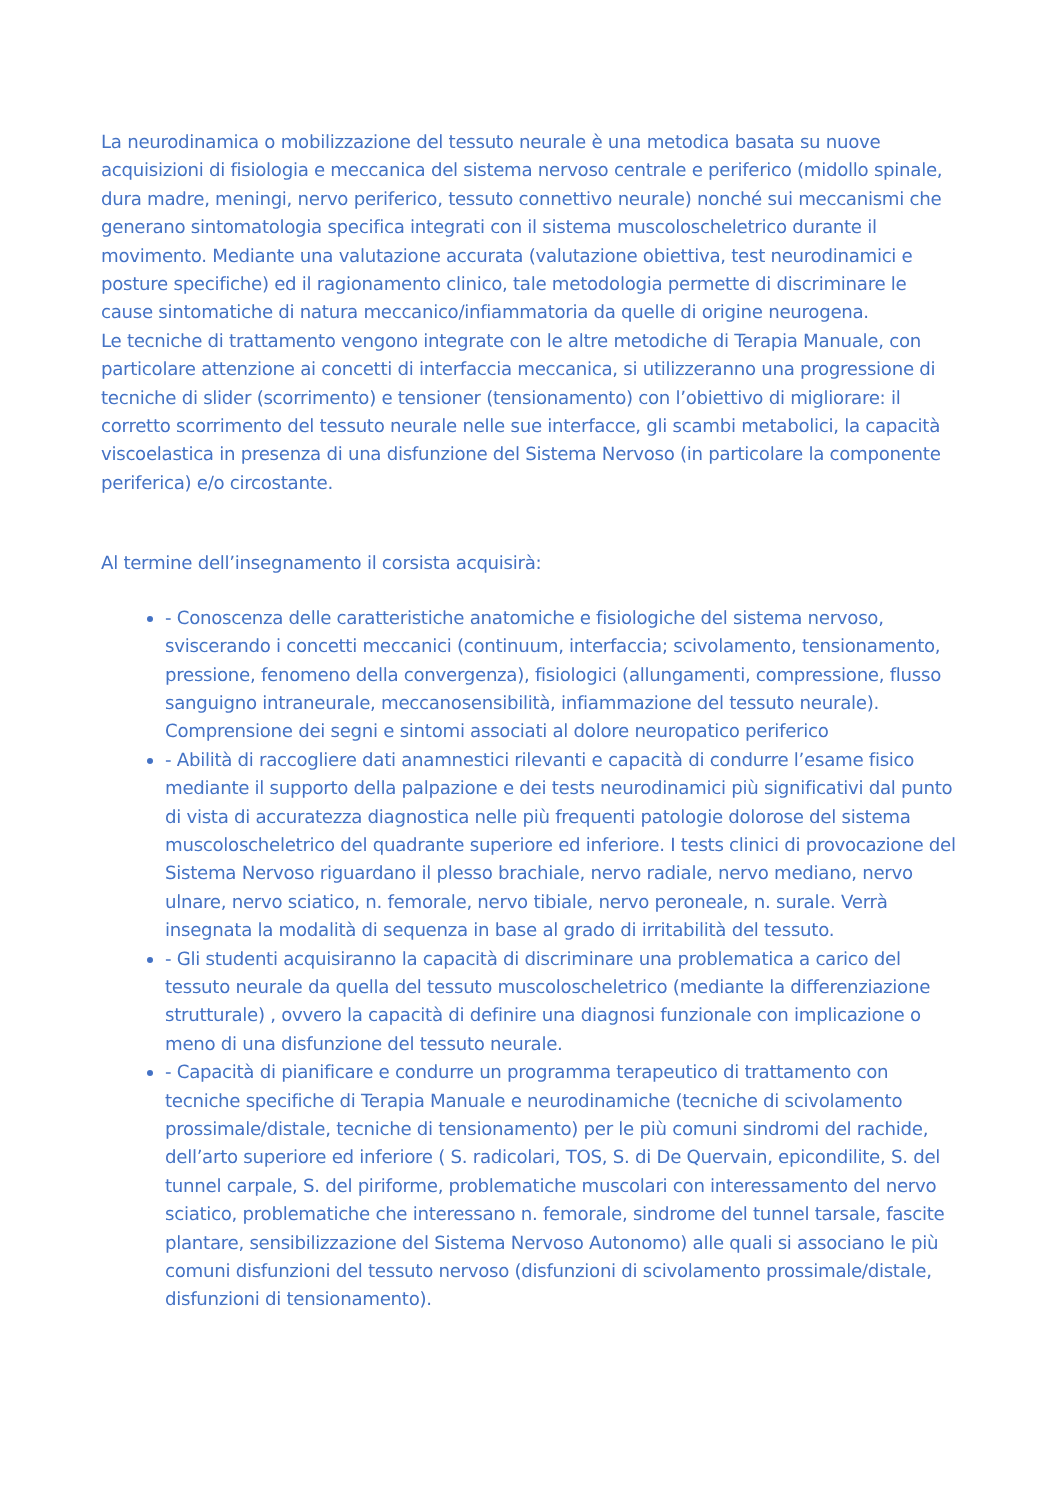La neurodinamica o mobilizzazione del tessuto neurale è una metodica basata su nuove acquisizioni di fisiologia e meccanica del sistema nervoso centrale e periferico (midollo spinale, dura madre, meningi, nervo periferico, tessuto connettivo neurale) nonché sui meccanismi che generano sintomatologia specifica integrati con il sistema muscoloscheletrico durante il movimento. Mediante una valutazione accurata (valutazione obiettiva, test neurodinamici e posture specifiche) ed il ragionamento clinico, tale metodologia permette di discriminare le cause sintomatiche di natura meccanico/infiammatoria da quelle di origine neurogena.
Le tecniche di trattamento vengono integrate con le altre metodiche di Terapia Manuale, con particolare attenzione ai concetti di interfaccia meccanica, si utilizzeranno una progressione di tecniche di slider (scorrimento) e tensioner (tensionamento) con l’obiettivo di migliorare: il corretto scorrimento del tessuto neurale nelle sue interfacce, gli scambi metabolici, la capacità viscoelastica in presenza di una disfunzione del Sistema Nervoso (in particolare la componente periferica) e/o circostante.
Al termine dell’insegnamento il corsista acquisirà:
- Conoscenza delle caratteristiche anatomiche e fisiologiche del sistema nervoso, sviscerando i concetti meccanici (continuum, interfaccia; scivolamento, tensionamento, pressione, fenomeno della convergenza), fisiologici (allungamenti, compressione, flusso sanguigno intraneurale, meccanosensibilità, infiammazione del tessuto neurale). Comprensione dei segni e sintomi associati al dolore neuropatico periferico
- Abilità di raccogliere dati anamnestici rilevanti e capacità di condurre l’esame fisico mediante il supporto della palpazione e dei tests neurodinamici più significativi dal punto di vista di accuratezza diagnostica nelle più frequenti patologie dolorose del sistema muscoloscheletrico del quadrante superiore ed inferiore. I tests clinici di provocazione del Sistema Nervoso riguardano il plesso brachiale, nervo radiale, nervo mediano, nervo ulnare, nervo sciatico, n. femorale, nervo tibiale, nervo peroneale, n. surale. Verrà insegnata la modalità di sequenza in base al grado di irritabilità del tessuto.
- Gli studenti acquisiranno la capacità di discriminare una problematica a carico del tessuto neurale da quella del tessuto muscoloscheletrico (mediante la differenziazione strutturale) , ovvero la capacità di definire una diagnosi funzionale con implicazione o meno di una disfunzione del tessuto neurale.
- Capacità di pianificare e condurre un programma terapeutico di trattamento con tecniche specifiche di Terapia Manuale e neurodinamiche (tecniche di scivolamento prossimale/distale, tecniche di tensionamento) per le più comuni sindromi del rachide, dell’arto superiore ed inferiore ( S. radicolari, TOS, S. di De Quervain, epicondilite, S. del tunnel carpale, S. del piriforme, problematiche muscolari con interessamento del nervo sciatico, problematiche che interessano n. femorale, sindrome del tunnel tarsale, fascite plantare, sensibilizzazione del Sistema Nervoso Autonomo) alle quali si associano le più comuni disfunzioni del tessuto nervoso (disfunzioni di scivolamento prossimale/distale, disfunzioni di tensionamento).